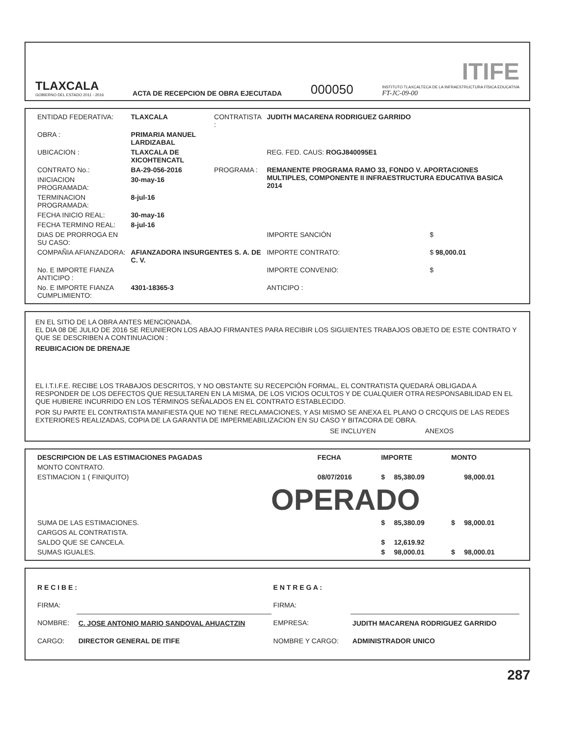TLAXCALA
GOBIERNO DEL ESTADO 2011 - 2016
ACTA DE RECEPCION DE OBRA EJECUTADA
000050
ITIFE
INSTITUTO TLAXCALTECA DE LA INFRAESTRUCTURA FÍSICA EDUCATIVA
FT-JC-09-00
| ENTIDAD FEDERATIVA: | TLAXCALA | CONTRATISTA : | JUDITH MACARENA RODRIGUEZ GARRIDO | |
| OBRA : | PRIMARIA MANUEL LARDIZABAL | | | |
| UBICACION : | TLAXCALA DE XICOHTENCATL | | REG. FED. CAUS: ROGJ840095E1 | |
| CONTRATO No.: | BA-29-056-2016 | PROGRAMA : | REMANENTE PROGRAMA RAMO 33, FONDO V. APORTACIONES MULTIPLES, COMPONENTE II INFRAESTRUCTURA EDUCATIVA BASICA 2014 | |
| INICIACION PROGRAMADA: | 30-may-16 | | | |
| TERMINACION PROGRAMADA: | 8-jul-16 | | | |
| FECHA INICIO REAL: | 30-may-16 | | | |
| FECHA TERMINO REAL: | 8-jul-16 | | | |
| DIAS DE PRORROGA EN SU CASO: | | | IMPORTE SANCIÓN | $ |
| COMPAÑIA AFIANZADORA: | AFIANZADORA INSURGENTES S. A. DE C. V. | | IMPORTE CONTRATO: | $ 98,000.01 |
| No. E IMPORTE FIANZA ANTICIPO : | | | IMPORTE CONVENIO: | $ |
| No. E IMPORTE FIANZA CUMPLIMIENTO: | 4301-18365-3 | | ANTICIPO : | |
EN EL SITIO DE LA OBRA ANTES MENCIONADA.
EL DIA 08 DE JULIO DE 2016 SE REUNIERON LOS ABAJO FIRMANTES PARA RECIBIR LOS SIGUIENTES TRABAJOS OBJETO DE ESTE CONTRATO Y QUE SE DESCRIBEN A CONTINUACION :
REUBICACION DE DRENAJE
EL I.T.I.F.E. RECIBE LOS TRABAJOS DESCRITOS, Y NO OBSTANTE SU RECEPCIÓN FORMAL, EL CONTRATISTA QUEDARÁ OBLIGADA A RESPONDER DE LOS DEFECTOS QUE RESULTAREN EN LA MISMA, DE LOS VICIOS OCULTOS Y DE CUALQUIER OTRA RESPONSABILIDAD EN EL QUE HUBIERE INCURRIDO EN LOS TÉRMINOS SEÑALADOS EN EL CONTRATO ESTABLECIDO.
POR SU PARTE EL CONTRATISTA MANIFIESTA QUE NO TIENE RECLAMACIONES, Y ASI MISMO SE ANEXA EL PLANO O CRCQUIS DE LAS REDES EXTERIORES REALIZADAS, COPIA DE LA GARANTIA DE IMPERMEABILIZACION EN SU CASO Y BITACORA DE OBRA.
SE INCLUYEN ANEXOS
| DESCRIPCION DE LAS ESTIMACIONES PAGADAS | FECHA | IMPORTE | | MONTO | |
| --- | --- | --- | --- | --- | --- |
| MONTO CONTRATO. | | | | | |
| ESTIMACION 1 ( FINIQUITO) | 08/07/2016 | $ | 85,380.09 | | 98,000.01 |
| OPERADO | | | | | |
| SUMA DE LAS ESTIMACIONES. | | $ | 85,380.09 | $ | 98,000.01 |
| CARGOS AL CONTRATISTA. | | | | | |
| SALDO QUE SE CANCELA. | | $ | 12,619.92 | | |
| SUMAS IGUALES. | | $ | 98,000.01 | $ | 98,000.01 |
| R E C I B E : | | E N T R E G A : | |
| FIRMA: | | FIRMA: | |
| NOMBRE: | C. JOSE ANTONIO MARIO SANDOVAL AHUACTZIN | EMPRESA: | JUDITH MACARENA RODRIGUEZ GARRIDO |
| CARGO: | DIRECTOR GENERAL DE ITIFE | NOMBRE Y CARGO: | ADMINISTRADOR UNICO |
287